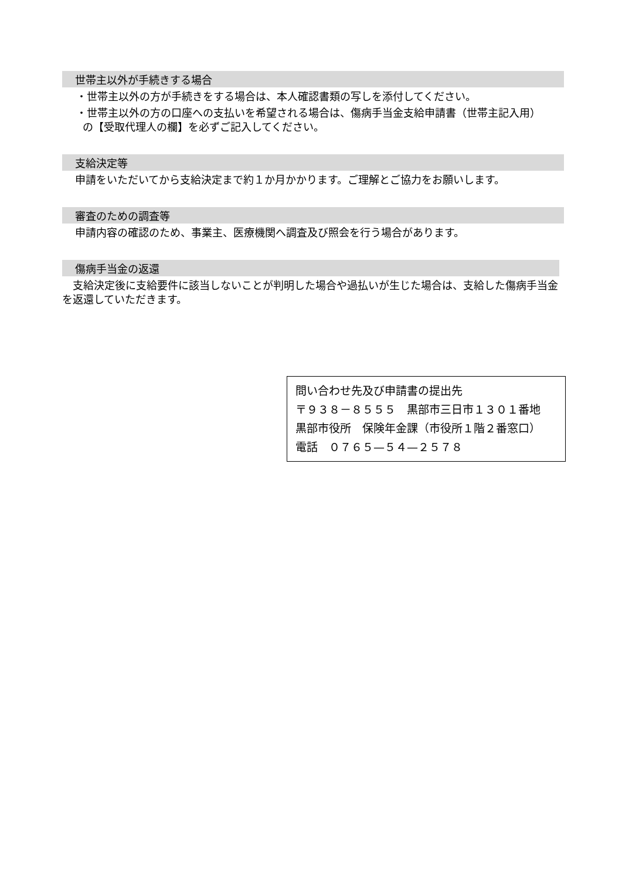世帯主以外が手続きする場合
・世帯主以外の方が手続きをする場合は、本人確認書類の写しを添付してください。
・世帯主以外の方の口座への支払いを希望される場合は、傷病手当金支給申請書（世帯主記入用）
の【受取代理人の欄】を必ずご記入してください。
支給決定等
申請をいただいてから支給決定まで約１か月かかります。ご理解とご協力をお願いします。
審査のための調査等
申請内容の確認のため、事業主、医療機関へ調査及び照会を行う場合があります。
傷病手当金の返還
　支給決定後に支給要件に該当しないことが判明した場合や過払いが生じた場合は、支給した傷病手当金を返還していただきます。
問い合わせ先及び申請書の提出先
〒９３８－８５５５　黒部市三日市１３０１番地
黒部市役所　保険年金課（市役所１階２番窓口）
電話　０７６５—５４—２５７８